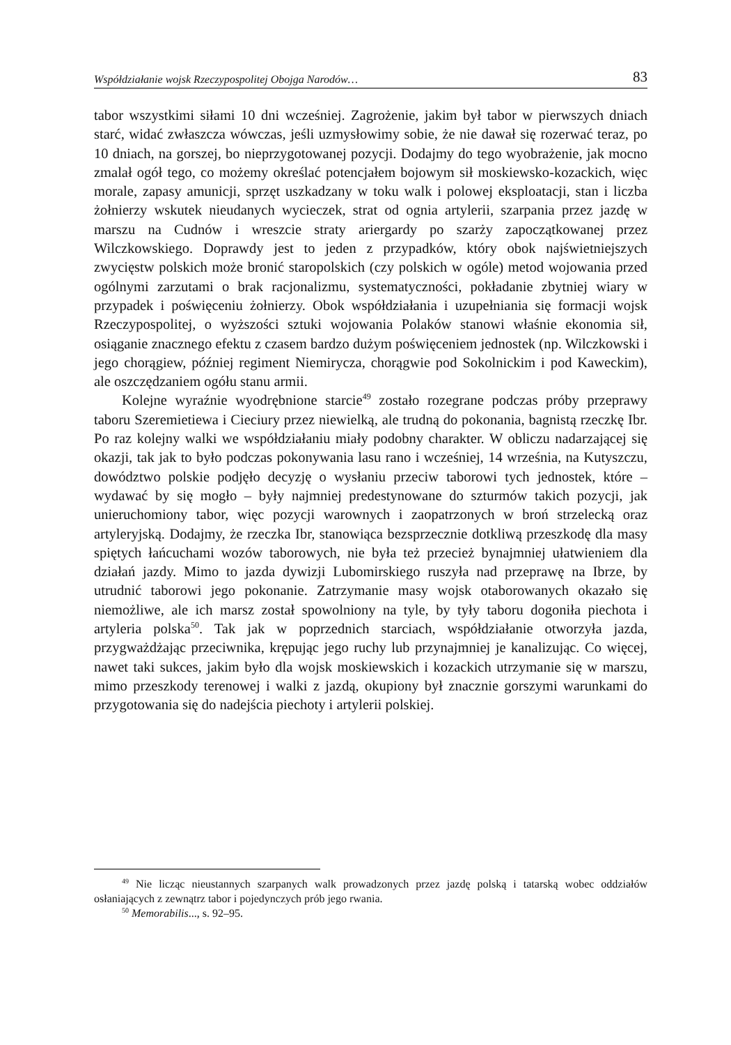Współdziałanie wojsk Rzeczypospolitej Obojga Narodów… 83
tabor wszystkimi siłami 10 dni wcześniej. Zagrożenie, jakim był tabor w pierwszych dniach starć, widać zwłaszcza wówczas, jeśli uzmysłowimy sobie, że nie dawał się rozerwać teraz, po 10 dniach, na gorszej, bo nieprzygotowanej pozycji. Dodajmy do tego wyobrażenie, jak mocno zmalał ogół tego, co możemy określać potencjałem bojowym sił moskiewsko-kozackich, więc morale, zapasy amunicji, sprzęt uszkadzany w toku walk i polowej eksploatacji, stan i liczba żołnierzy wskutek nieudanych wycieczek, strat od ognia artylerii, szarpania przez jazdę w marszu na Cudnów i wreszcie straty ariergardy po szarży zapoczątkowanej przez Wilczkowskiego. Doprawdy jest to jeden z przypadków, który obok najświetniejszych zwycięstw polskich może bronić staropolskich (czy polskich w ogóle) metod wojowania przed ogólnymi zarzutami o brak racjonalizmu, systematyczności, pokładanie zbytniej wiary w przypadek i poświęceniu żołnierzy. Obok współdziałania i uzupełniania się formacji wojsk Rzeczypospolitej, o wyższości sztuki wojowania Polaków stanowi właśnie ekonomia sił, osiąganie znacznego efektu z czasem bardzo dużym poświęceniem jednostek (np. Wilczkowski i jego chorągiew, później regiment Niemirycza, chorągwie pod Sokolnickim i pod Kaweckim), ale oszczędzaniem ogółu stanu armii.
Kolejne wyraźnie wyodrębnione starcie<sup>49</sup> zostało rozegrane podczas próby przeprawy taboru Szeremietiewa i Cieciury przez niewielką, ale trudną do pokonania, bagnistą rzeczkę Ibr. Po raz kolejny walki we współdziałaniu miały podobny charakter. W obliczu nadarzającej się okazji, tak jak to było podczas pokonywania lasu rano i wcześniej, 14 września, na Kutyszczu, dowództwo polskie podjęło decyzję o wysłaniu przeciw taborowi tych jednostek, które – wydawać by się mogło – były najmniej predestynowane do szturmów takich pozycji, jak unieruchomiony tabor, więc pozycji warownych i zaopatrzonych w broń strzelecką oraz artyleryjską. Dodajmy, że rzeczka Ibr, stanowiąca bezsprzecznie dotkliwą przeszkodę dla masy spiętych łańcuchami wozów taborowych, nie była też przecież bynajmniej ułatwieniem dla działań jazdy. Mimo to jazda dywizji Lubomirskiego ruszyła nad przeprawę na Ibrze, by utrudnić taborowi jego pokonanie. Zatrzymanie masy wojsk otaborowanych okazało się niemożliwe, ale ich marsz został spowolniony na tyle, by tyły taboru dogoniła piechota i artyleria polska<sup>50</sup>. Tak jak w poprzednich starciach, współdziałanie otworzyła jazda, przygważdżając przeciwnika, krępując jego ruchy lub przynajmniej je kanalizując. Co więcej, nawet taki sukces, jakim było dla wojsk moskiewskich i kozackich utrzymanie się w marszu, mimo przeszkody terenowej i walki z jazdą, okupiony był znacznie gorszymi warunkami do przygotowania się do nadejścia piechoty i artylerii polskiej.
<sup>49</sup> Nie licząc nieustannych szarpanych walk prowadzonych przez jazdę polską i tatarską wobec oddziałów osłaniających z zewnątrz tabor i pojedynczych prób jego rwania.
<sup>50</sup> Memorabilis..., s. 92–95.